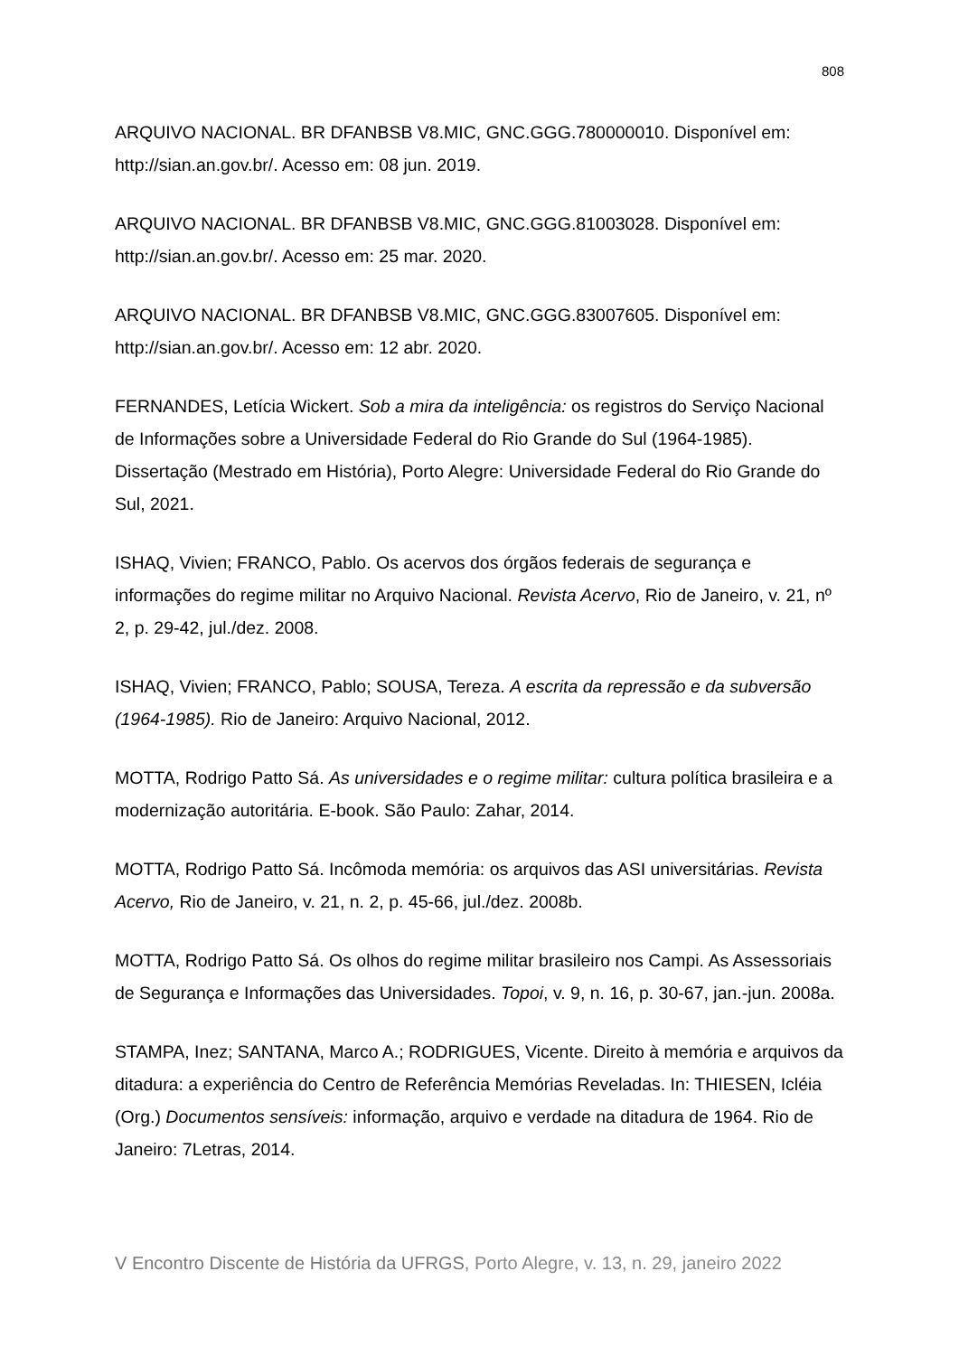808
ARQUIVO NACIONAL. BR DFANBSB V8.MIC, GNC.GGG.780000010. Disponível em: http://sian.an.gov.br/. Acesso em: 08 jun. 2019.
ARQUIVO NACIONAL. BR DFANBSB V8.MIC, GNC.GGG.81003028. Disponível em: http://sian.an.gov.br/. Acesso em: 25 mar. 2020.
ARQUIVO NACIONAL. BR DFANBSB V8.MIC, GNC.GGG.83007605. Disponível em: http://sian.an.gov.br/. Acesso em: 12 abr. 2020.
FERNANDES, Letícia Wickert. Sob a mira da inteligência: os registros do Serviço Nacional de Informações sobre a Universidade Federal do Rio Grande do Sul (1964-1985). Dissertação (Mestrado em História), Porto Alegre: Universidade Federal do Rio Grande do Sul, 2021.
ISHAQ, Vivien; FRANCO, Pablo. Os acervos dos órgãos federais de segurança e informações do regime militar no Arquivo Nacional. Revista Acervo, Rio de Janeiro, v. 21, nº 2, p. 29-42, jul./dez. 2008.
ISHAQ, Vivien; FRANCO, Pablo; SOUSA, Tereza. A escrita da repressão e da subversão (1964-1985). Rio de Janeiro: Arquivo Nacional, 2012.
MOTTA, Rodrigo Patto Sá. As universidades e o regime militar: cultura política brasileira e a modernização autoritária. E-book. São Paulo: Zahar, 2014.
MOTTA, Rodrigo Patto Sá. Incômoda memória: os arquivos das ASI universitárias. Revista Acervo, Rio de Janeiro, v. 21, n. 2, p. 45-66, jul./dez. 2008b.
MOTTA, Rodrigo Patto Sá. Os olhos do regime militar brasileiro nos Campi. As Assessoriais de Segurança e Informações das Universidades. Topoi, v. 9, n. 16, p. 30-67, jan.-jun. 2008a.
STAMPA, Inez; SANTANA, Marco A.; RODRIGUES, Vicente. Direito à memória e arquivos da ditadura: a experiência do Centro de Referência Memórias Reveladas. In: THIESEN, Icléia (Org.) Documentos sensíveis: informação, arquivo e verdade na ditadura de 1964. Rio de Janeiro: 7Letras, 2014.
V Encontro Discente de História da UFRGS, Porto Alegre, v. 13, n. 29, janeiro 2022